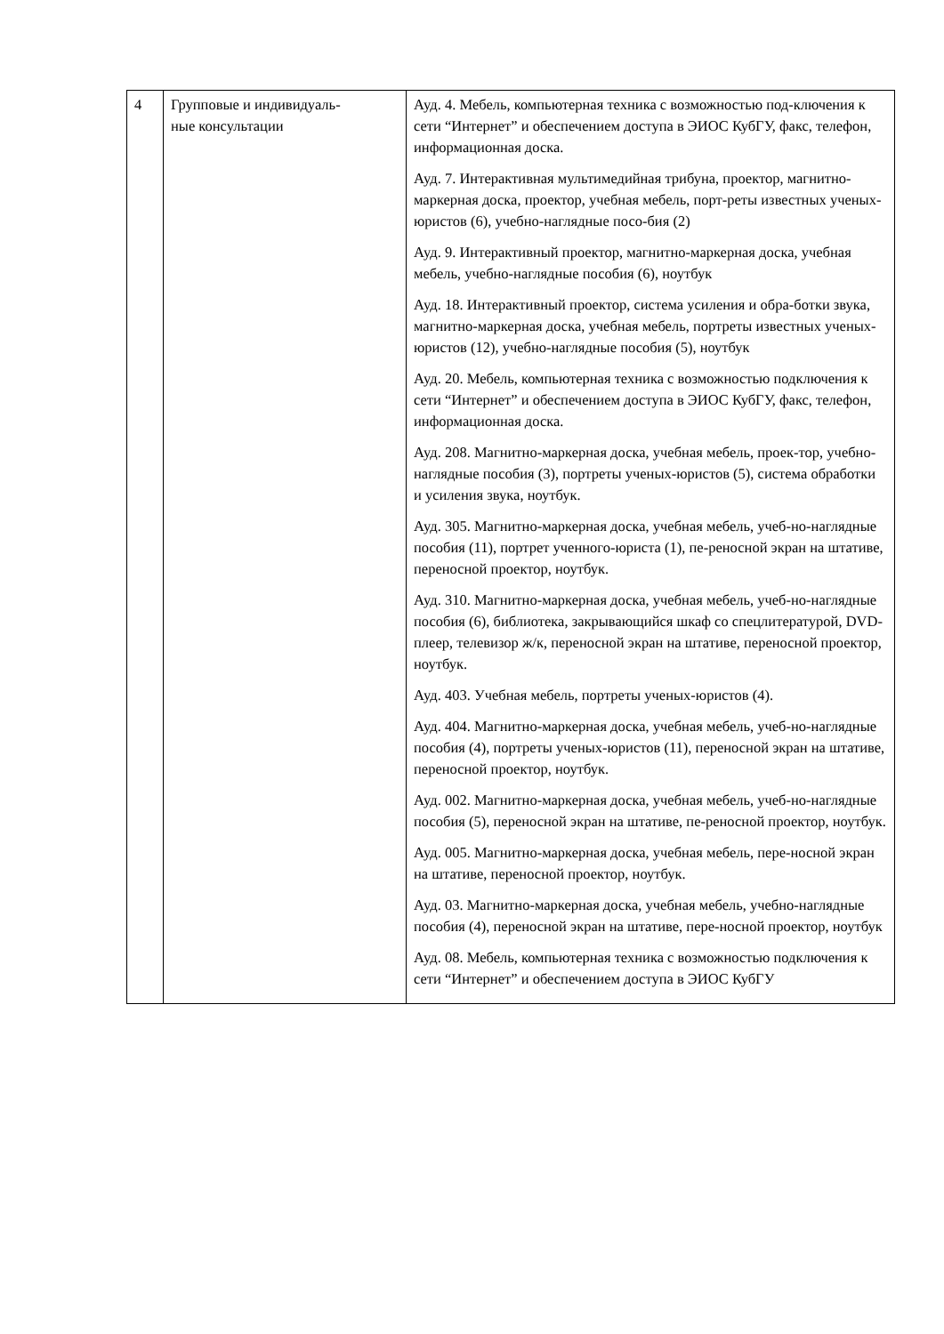| 4 | Групповые и индивидуаль- ные консультации | Ауд. 4. Мебель, компьютерная техника с возможностью под-ключения к сети “Интернет” и обеспечением доступа в ЭИОС КубГУ, факс, телефон, информационная доска. Ауд. 7. Интерактивная мультимедийная трибуна, проектор, магнитно- маркерная доска, проектор, учебная мебель, порт-реты известных ученых-юристов (6), учебно-наглядные посо-бия (2) Ауд. 9. Интерактивный проектор, магнитно-маркерная доска, учебная мебель, учебно-наглядные пособия (6), ноутбук Ауд. 18. Интерактивный проектор, система усиления и обра-ботки звука, магнитно-маркерная доска, учебная мебель, портреты известных ученых-юристов (12), учебно-наглядные пособия (5), ноутбук Ауд. 20. Мебель, компьютерная техника с возможностью подключения к сети “Интернет” и обеспечением доступа в ЭИОС КубГУ, факс, телефон, информационная доска. Ауд. 208. Магнитно-маркерная доска, учебная мебель, проек-тор, учебно-наглядные пособия (3), портреты ученых-юристов (5), система обработки и усиления звука, ноутбук. Ауд. 305. Магнитно-маркерная доска, учебная мебель, учеб-но-наглядные пособия (11), портрет ученного-юриста (1), пе-реносной экран на штативе, переносной проектор, ноутбук. Ауд. 310. Магнитно-маркерная доска, учебная мебель, учеб-но-наглядные пособия (6), библиотека, закрывающийся шкаф со спецлитературой, DVD-плеер, телевизор ж/к, переносной экран на штативе, переносной проектор, ноутбук. Ауд. 403. Учебная мебель, портреты ученых-юристов (4). Ауд. 404. Магнитно-маркерная доска, учебная мебель, учеб-но-наглядные пособия (4), портреты ученых-юристов (11), переносной экран на штативе, переносной проектор, ноутбук. Ауд. 002. Магнитно-маркерная доска, учебная мебель, учеб-но-наглядные пособия (5), переносной экран на штативе, пе-реносной проектор, ноутбук. Ауд. 005. Магнитно-маркерная доска, учебная мебель, пере-носной экран на штативе, переносной проектор, ноутбук. Ауд. 03. Магнитно-маркерная доска, учебная мебель, учебно-наглядные пособия (4), переносной экран на штативе, пере-носной проектор, ноутбук Ауд. 08. Мебель, компьютерная техника с возможностью подключения к сети “Интернет” и обеспечением доступа в ЭИОС КубГУ |